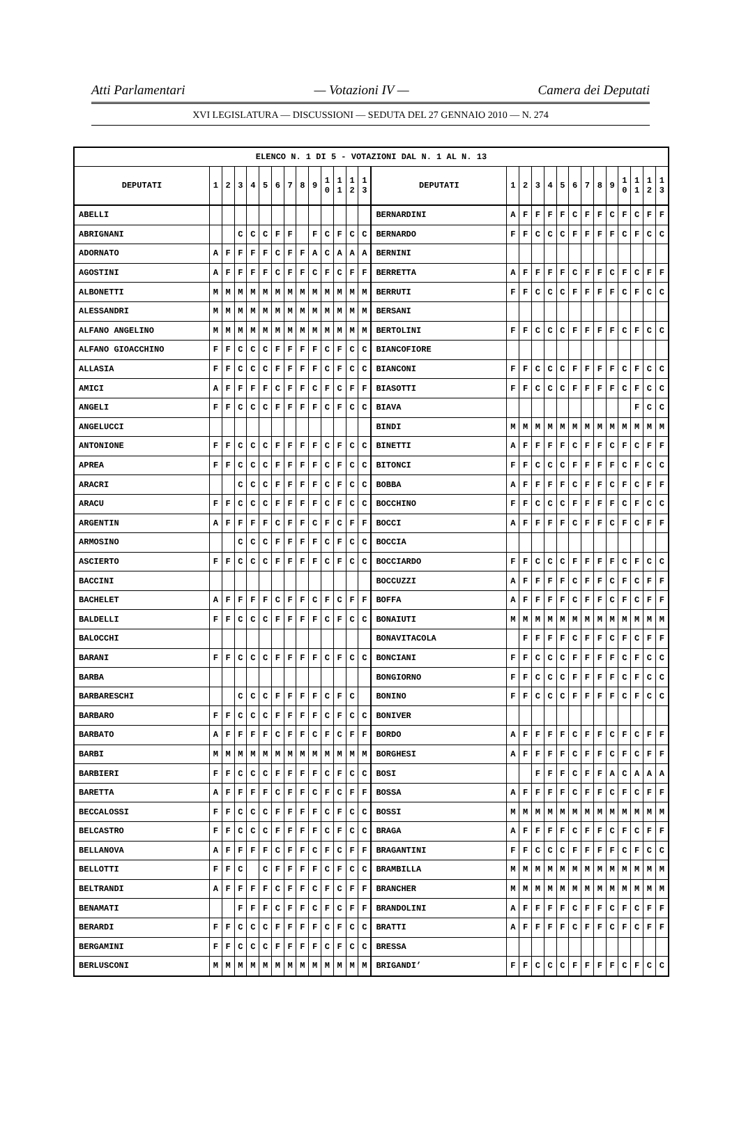Atti Parlamentari — Votazioni IV — Camera dei Deputati
XVI LEGISLATURA — DISCUSSIONI — SEDUTA DEL 27 GENNAIO 2010 — N. 274
| ELENCO N. 1 DI 5 - VOTAZIONI DAL N. 1 AL N. 13 | | | | | | | | | | | | | | | | | | | | | | | | | | | |
| --- | --- | --- | --- | --- | --- | --- | --- | --- | --- | --- | --- | --- | --- | --- | --- | --- | --- | --- | --- | --- | --- | --- | --- | --- | --- | --- | --- |
| DEPUTATI | 1 | 2 | 3 | 4 | 5 | 6 | 7 | 8 | 9 | 1 0 | 1 1 | 1 2 | 1 3 | DEPUTATI | 1 | 2 | 3 | 4 | 5 | 6 | 7 | 8 | 9 | 1 0 | 1 1 | 1 2 | 1 3 |
| ABELLI | | | | | | | | | | | | | | BERNARDINI | A | F | F | F | F | C | F | F | C | F | C | F | F |
| ABRIGNANI | | | C | C | C | F | F | | F | C | F | C | C | BERNARDO | F | F | C | C | C | F | F | F | F | C | F | C | C |
| ADORNATO | A | F | F | F | F | C | F | F | A | C | A | A | A | BERNINI | | | | | | | | | | | | | |
| AGOSTINI | A | F | F | F | F | C | F | F | C | F | C | F | F | BERRETTA | A | F | F | F | F | C | F | F | C | F | C | F | F |
| ALBONETTI | M | M | M | M | M | M | M | M | M | M | M | M | M | BERRUTI | F | F | C | C | C | F | F | F | F | C | F | C | C |
| ALESSANDRI | M | M | M | M | M | M | M | M | M | M | M | M | M | BERSANI | | | | | | | | | | | | | |
| ALFANO ANGELINO | M | M | M | M | M | M | M | M | M | M | M | M | M | BERTOLINI | F | F | C | C | C | F | F | F | F | C | F | C | C |
| ALFANO GIOACCHINO | F | F | C | C | C | F | F | F | F | C | F | C | C | BIANCOFIORE | | | | | | | | | | | | | |
| ALLASIA | F | F | C | C | C | F | F | F | F | C | F | C | C | BIANCONI | F | F | C | C | C | F | F | F | F | C | F | C | C |
| AMICI | A | F | F | F | F | C | F | F | C | F | C | F | F | BIASOTTI | F | F | C | C | C | F | F | F | F | C | F | C | C |
| ANGELI | F | F | C | C | C | F | F | F | F | C | F | C | C | BIAVA | | | | | | | | | | | F | C | C |
| ANGELUCCI | | | | | | | | | | | | | | BINDI | M | M | M | M | M | M | M | M | M | M | M | M | M |
| ANTONIONE | F | F | C | C | C | F | F | F | F | C | F | C | C | BINETTI | A | F | F | F | F | C | F | F | C | F | C | F | F |
| APREA | F | F | C | C | C | F | F | F | F | C | F | C | C | BITONCI | F | F | C | C | C | F | F | F | F | C | F | C | C |
| ARACRI | | | C | C | C | F | F | F | F | C | F | C | C | BOBBA | A | F | F | F | F | C | F | F | C | F | C | F | F |
| ARACU | F | F | C | C | C | F | F | F | F | C | F | C | C | BOCCHINO | F | F | C | C | C | F | F | F | F | C | F | C | C |
| ARGENTIN | A | F | F | F | F | C | F | F | C | F | C | F | F | BOCCI | A | F | F | F | F | C | F | F | C | F | C | F | F |
| ARMOSINO | | | C | C | C | F | F | F | F | C | F | C | C | BOCCIA | | | | | | | | | | | | | |
| ASCIERTO | F | F | C | C | C | F | F | F | F | C | F | C | C | BOCCIARDO | F | F | C | C | C | F | F | F | F | C | F | C | C |
| BACCINI | | | | | | | | | | | | | | BOCCUZZI | A | F | F | F | F | C | F | F | C | F | C | F | F |
| BACHELET | A | F | F | F | F | C | F | F | C | F | C | F | F | BOFFA | A | F | F | F | F | C | F | F | C | F | C | F | F |
| BALDELLI | F | F | C | C | C | F | F | F | F | C | F | C | C | BONAIUTI | M | M | M | M | M | M | M | M | M | M | M | M | M |
| BALOCCHI | | | | | | | | | | | | | | BONAVITACOLA | | F | F | F | F | C | F | F | C | F | C | F | F |
| BARANI | F | F | C | C | C | F | F | F | F | C | F | C | C | BONCIANI | F | F | C | C | C | F | F | F | F | C | F | C | C |
| BARBA | | | | | | | | | | | | | | BONGIORNO | F | F | C | C | C | F | F | F | F | C | F | C | C |
| BARBARESCHI | | | C | C | C | F | F | F | F | C | F | C | | BONINO | F | F | C | C | C | F | F | F | F | C | F | C | C |
| BARBARO | F | F | C | C | C | F | F | F | F | C | F | C | C | BONIVER | | | | | | | | | | | | | |
| BARBATO | A | F | F | F | F | C | F | F | C | F | C | F | F | BORDO | A | F | F | F | F | C | F | F | C | F | C | F | F |
| BARBI | M | M | M | M | M | M | M | M | M | M | M | M | M | BORGHESI | A | F | F | F | F | C | F | F | C | F | C | F | F |
| BARBIERI | F | F | C | C | C | F | F | F | F | C | F | C | C | BOSI | | | F | F | F | C | F | F | A | C | A | A | A |
| BARETTA | A | F | F | F | F | C | F | F | C | F | C | F | F | BOSSA | A | F | F | F | F | C | F | F | C | F | C | F | F |
| BECCALOSSI | F | F | C | C | C | F | F | F | F | C | F | C | C | BOSSI | M | M | M | M | M | M | M | M | M | M | M | M | M |
| BELCASTRO | F | F | C | C | C | F | F | F | F | C | F | C | C | BRAGA | A | F | F | F | F | C | F | F | C | F | C | F | F |
| BELLANOVA | A | F | F | F | F | C | F | F | C | F | C | F | F | BRAGANTINI | F | F | C | C | C | F | F | F | F | C | F | C | C |
| BELLOTTI | F | F | C | | C | F | F | F | F | C | F | C | C | BRAMBILLA | M | M | M | M | M | M | M | M | M | M | M | M | M |
| BELTRANDI | A | F | F | F | F | C | F | F | C | F | C | F | F | BRANCHER | M | M | M | M | M | M | M | M | M | M | M | M | M |
| BENAMATI | | | F | F | F | C | F | F | C | F | C | F | F | BRANDOLINI | A | F | F | F | F | C | F | F | C | F | C | F | F |
| BERARDI | F | F | C | C | C | F | F | F | F | C | F | C | C | BRATTI | A | F | F | F | F | C | F | F | C | F | C | F | F |
| BERGAMINI | F | F | C | C | C | F | F | F | F | C | F | C | C | BRESSA | | | | | | | | | | | | | |
| BERLUSCONI | M | M | M | M | M | M | M | M | M | M | M | M | M | BRIGANDI’ | F | F | C | C | C | F | F | F | F | C | F | C | C |